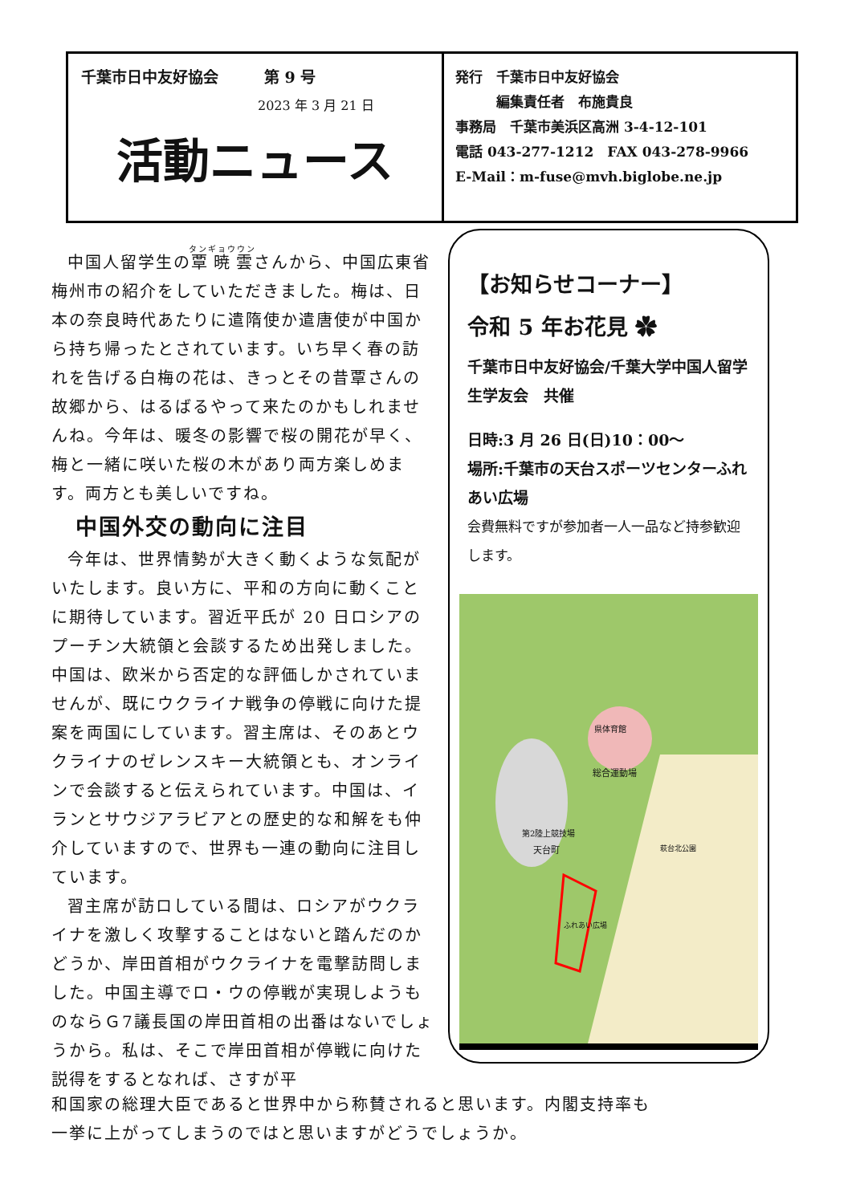千葉市日中友好協会　　　第 9 号
2023 年 3 月 21 日
活動ニュース
発行　千葉市日中友好協会
　　　編集責任者　布施貴良
事務局　千葉市美浜区高洲 3-4-12-101
電話 043-277-1212　FAX 043-278-9966
E-Mail：m-fuse@mvh.biglobe.ne.jp
中国人留学生の覃暁雲さんから、中国広東省梅州市の紹介をしていただきました。梅は、日本の奈良時代あたりに遣隋使か遣唐使が中国から持ち帰ったとされています。いち早く春の訪れを告げる白梅の花は、きっとその昔覃さんの故郷から、はるばるやって来たのかもしれませんね。今年は、暖冬の影響で桜の開花が早く、梅と一緒に咲いた桜の木があり両方楽しめます。両方とも美しいですね。
中国外交の動向に注目
今年は、世界情勢が大きく動くような気配がいたします。良い方に、平和の方向に動くことに期待しています。習近平氏が 20 日ロシアのプーチン大統領と会談するため出発しました。中国は、欧米から否定的な評価しかされていませんが、既にウクライナ戦争の停戦に向けた提案を両国にしています。習主席は、そのあとウクライナのゼレンスキー大統領とも、オンラインで会談すると伝えられています。中国は、イランとサウジアラビアとの歴史的な和解をも仲介していますので、世界も一連の動向に注目しています。
習主席が訪ロしている間は、ロシアがウクライナを激しく攻撃することはないと踏んだのかどうか、岸田首相がウクライナを電撃訪問しました。中国主導でロ・ウの停戦が実現しようものならＧ7議長国の岸田首相の出番はないでしょうから。私は、そこで岸田首相が停戦に向けた説得をするとなれば、さすが平
【お知らせコーナー】
令和 5 年お花見 ✿
千葉市日中友好協会/千葉大学中国人留学生学友会　共催
日時:3 月 26 日(日)10：00～
場所:千葉市の天台スポーツセンターふれあい広場
会費無料ですが参加者一人一品など持参歓迎します。
県体育館
総合運動場
第2陸上競技場
ふれあい広場
天台町 萩台北公園
和国家の総理大臣であると世界中から称賛されると思います。内閣支持率も
一挙に上がってしまうのではと思いますがどうでしょうか。